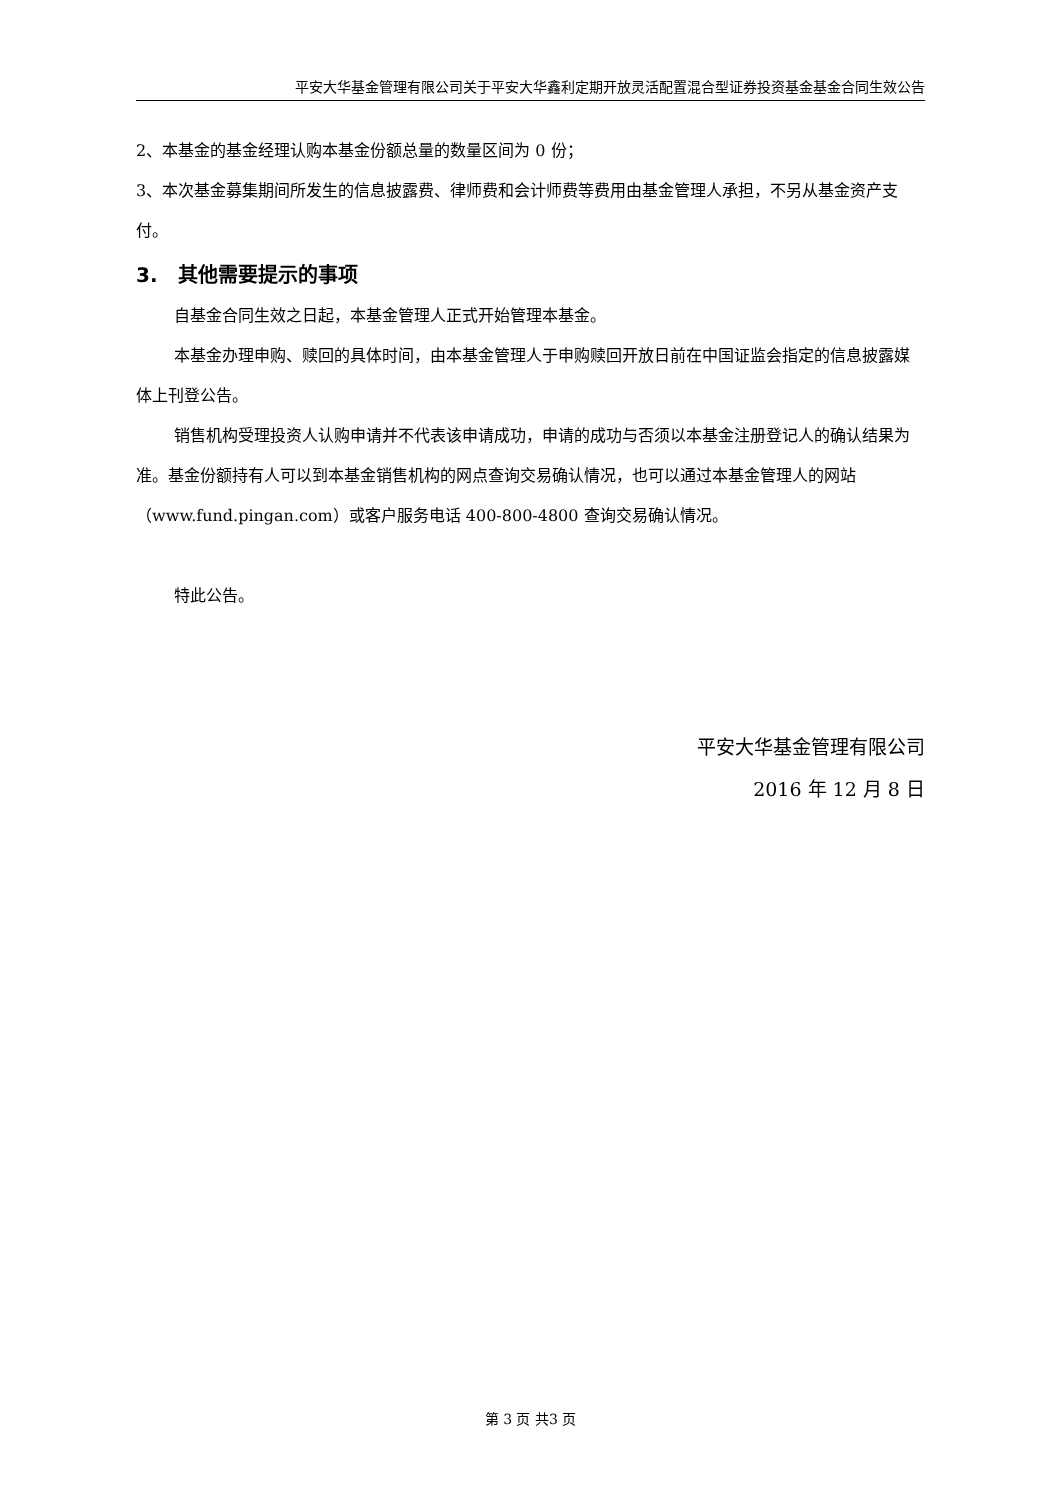平安大华基金管理有限公司关于平安大华鑫利定期开放灵活配置混合型证券投资基金基金合同生效公告
2、本基金的基金经理认购本基金份额总量的数量区间为 0 份；
3、本次基金募集期间所发生的信息披露费、律师费和会计师费等费用由基金管理人承担，不另从基金资产支付。
3. 其他需要提示的事项
自基金合同生效之日起，本基金管理人正式开始管理本基金。
本基金办理申购、赎回的具体时间，由本基金管理人于申购赎回开放日前在中国证监会指定的信息披露媒体上刊登公告。
销售机构受理投资人认购申请并不代表该申请成功，申请的成功与否须以本基金注册登记人的确认结果为准。基金份额持有人可以到本基金销售机构的网点查询交易确认情况，也可以通过本基金管理人的网站（www.fund.pingan.com）或客户服务电话 400-800-4800 查询交易确认情况。
特此公告。
平安大华基金管理有限公司
2016 年 12 月 8 日
第 3 页 共3 页